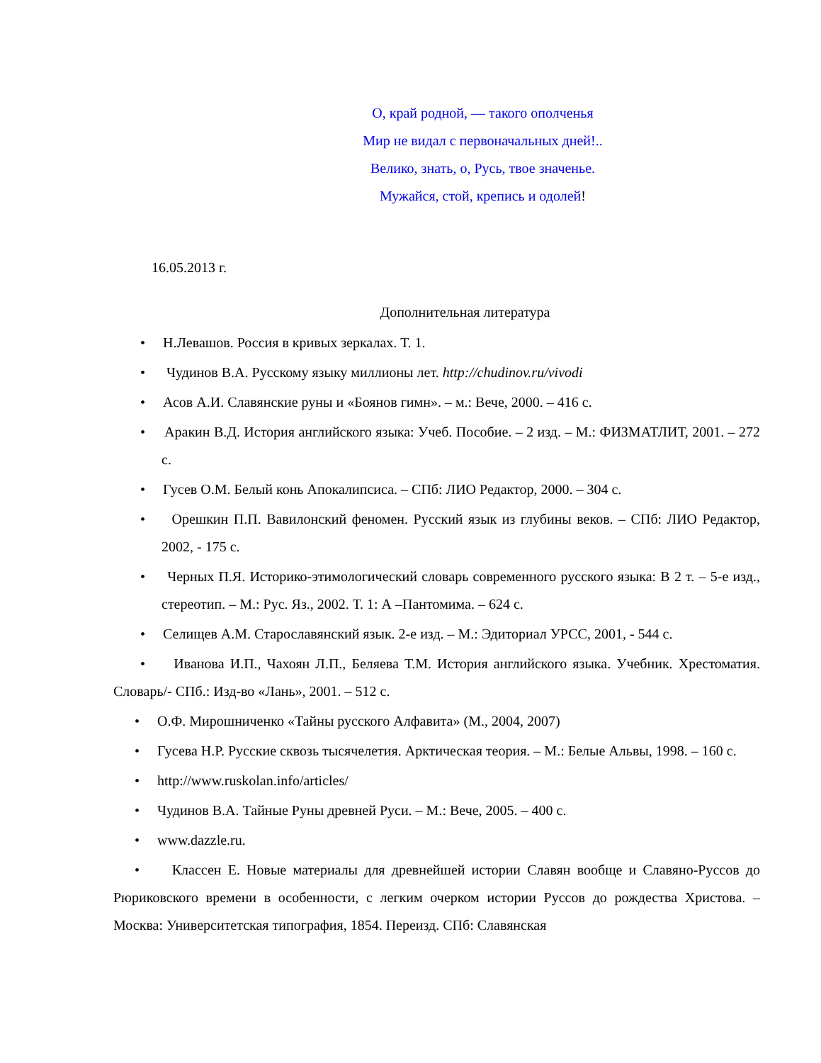О, край родной, — такого ополченья
Мир не видал с первоначальных дней!..
Велико, знать, о, Русь, твое значенье.
Мужайся, стой, крепись и одолей!
16.05.2013 г.
Дополнительная литература
• Н.Левашов. Россия в кривых зеркалах. Т. 1.
• Чудинов В.А. Русскому языку миллионы лет. http://chudinov.ru/vivodi
• Асов А.И. Славянские руны и «Боянов гимн». – м.: Вече, 2000. – 416 с.
• Аракин В.Д. История английского языка: Учеб. Пособие. – 2 изд. – М.: ФИЗМАТЛИТ, 2001. – 272 с.
• Гусев О.М. Белый конь Апокалипсиса. – СПб: ЛИО Редактор, 2000. – 304 с.
• Орешкин П.П. Вавилонский феномен. Русский язык из глубины веков. – СПб: ЛИО Редактор, 2002, - 175 с.
• Черных П.Я. Историко-этимологический словарь современного русского языка: В 2 т. – 5-е изд., стереотип. – М.: Рус. Яз., 2002. Т. 1: А –Пантомима. – 624 с.
• Селищев А.М. Старославянский язык. 2-е изд. – М.: Эдиториал УРСС, 2001, - 544 с.
• Иванова И.П., Чахоян Л.П., Беляева Т.М. История английского языка. Учебник. Хрестоматия. Словарь/- СПб.: Изд-во «Лань», 2001. – 512 с.
• О.Ф. Мирошниченко «Тайны русского Алфавита» (М., 2004, 2007)
• Гусева Н.Р. Русские сквозь тысячелетия. Арктическая теория. – М.: Белые Альвы, 1998. – 160 с.
• http://www.ruskolan.info/articles/
• Чудинов В.А. Тайные Руны древней Руси. – М.: Вече, 2005. – 400 с.
• www.dazzle.ru.
• Классен Е. Новые материалы для древнейшей истории Славян вообще и Славяно-Руссов до Рюриковского времени в особенности, с легким очерком истории Руссов до рождества Христова. – Москва: Университетская типография, 1854. Переизд. СПб: Славянская